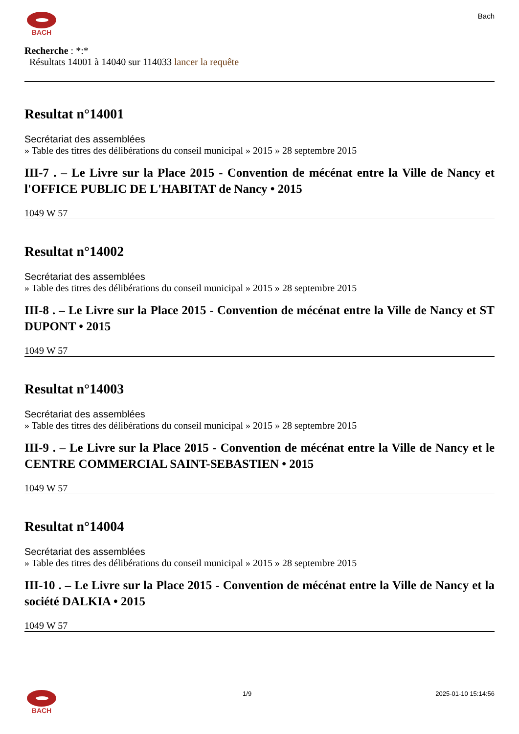BACH Bach
Recherche : *:*
Résultats 14001 à 14040 sur 114033 lancer la requête
Resultat n°14001
Secrétariat des assemblées
» Table des titres des délibérations du conseil municipal » 2015 » 28 septembre 2015
III-7 . – Le Livre sur la Place 2015 - Convention de mécénat entre la Ville de Nancy et l'OFFICE PUBLIC DE L'HABITAT de Nancy • 2015
1049 W 57
Resultat n°14002
Secrétariat des assemblées
» Table des titres des délibérations du conseil municipal » 2015 » 28 septembre 2015
III-8 . – Le Livre sur la Place 2015 - Convention de mécénat entre la Ville de Nancy et ST DUPONT • 2015
1049 W 57
Resultat n°14003
Secrétariat des assemblées
» Table des titres des délibérations du conseil municipal » 2015 » 28 septembre 2015
III-9 . – Le Livre sur la Place 2015 - Convention de mécénat entre la Ville de Nancy et le CENTRE COMMERCIAL SAINT-SEBASTIEN • 2015
1049 W 57
Resultat n°14004
Secrétariat des assemblées
» Table des titres des délibérations du conseil municipal » 2015 » 28 septembre 2015
III-10 . – Le Livre sur la Place 2015 - Convention de mécénat entre la Ville de Nancy et la société DALKIA • 2015
1049 W 57
BACH 1/9 2025-01-10 15:14:56